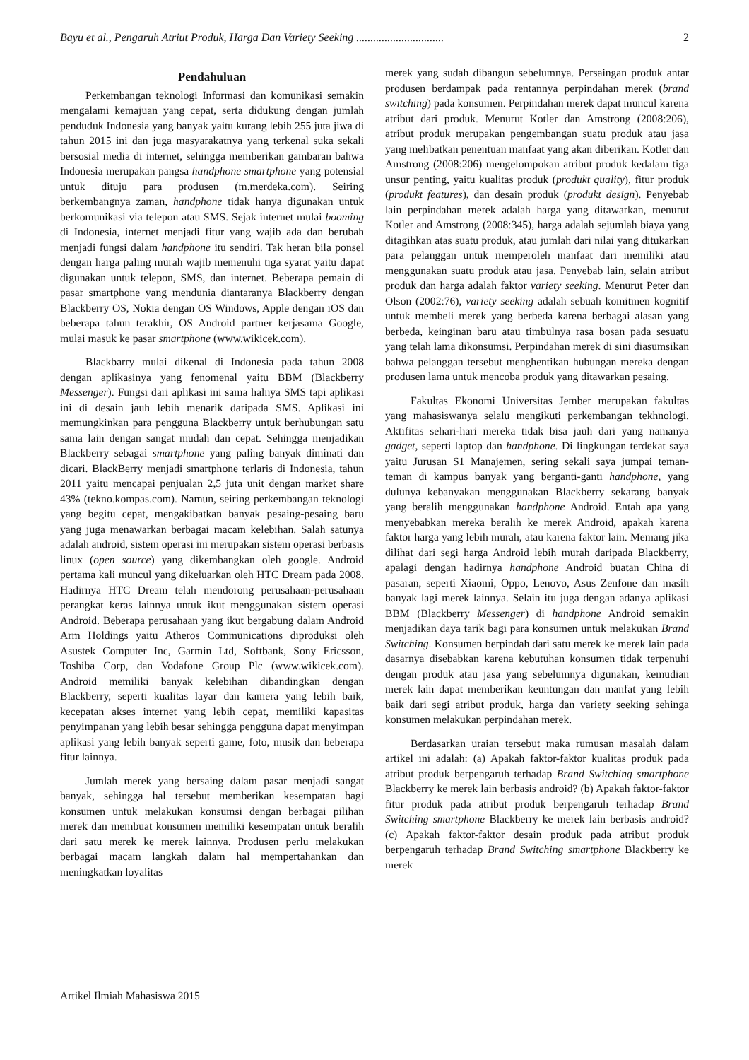Bayu et al., Pengaruh Atriut Produk, Harga Dan Variety Seeking ............................... 2
Pendahuluan
Perkembangan teknologi Informasi dan komunikasi semakin mengalami kemajuan yang cepat, serta didukung dengan jumlah penduduk Indonesia yang banyak yaitu kurang lebih 255 juta jiwa di tahun 2015 ini dan juga masyarakatnya yang terkenal suka sekali bersosial media di internet, sehingga memberikan gambaran bahwa Indonesia merupakan pangsa handphone smartphone yang potensial untuk dituju para produsen (m.merdeka.com). Seiring berkembangnya zaman, handphone tidak hanya digunakan untuk berkomunikasi via telepon atau SMS. Sejak internet mulai booming di Indonesia, internet menjadi fitur yang wajib ada dan berubah menjadi fungsi dalam handphone itu sendiri. Tak heran bila ponsel dengan harga paling murah wajib memenuhi tiga syarat yaitu dapat digunakan untuk telepon, SMS, dan internet. Beberapa pemain di pasar smartphone yang mendunia diantaranya Blackberry dengan Blackberry OS, Nokia dengan OS Windows, Apple dengan iOS dan beberapa tahun terakhir, OS Android partner kerjasama Google, mulai masuk ke pasar smartphone (www.wikicek.com).
Blackbarry mulai dikenal di Indonesia pada tahun 2008 dengan aplikasinya yang fenomenal yaitu BBM (Blackberry Messenger). Fungsi dari aplikasi ini sama halnya SMS tapi aplikasi ini di desain jauh lebih menarik daripada SMS. Aplikasi ini memungkinkan para pengguna Blackberry untuk berhubungan satu sama lain dengan sangat mudah dan cepat. Sehingga menjadikan Blackberry sebagai smartphone yang paling banyak diminati dan dicari. BlackBerry menjadi smartphone terlaris di Indonesia, tahun 2011 yaitu mencapai penjualan 2,5 juta unit dengan market share 43% (tekno.kompas.com). Namun, seiring perkembangan teknologi yang begitu cepat, mengakibatkan banyak pesaing-pesaing baru yang juga menawarkan berbagai macam kelebihan. Salah satunya adalah android, sistem operasi ini merupakan sistem operasi berbasis linux (open source) yang dikembangkan oleh google. Android pertama kali muncul yang dikeluarkan oleh HTC Dream pada 2008. Hadirnya HTC Dream telah mendorong perusahaan-perusahaan perangkat keras lainnya untuk ikut menggunakan sistem operasi Android. Beberapa perusahaan yang ikut bergabung dalam Android Arm Holdings yaitu Atheros Communications diproduksi oleh Asustek Computer Inc, Garmin Ltd, Softbank, Sony Ericsson, Toshiba Corp, dan Vodafone Group Plc (www.wikicek.com). Android memiliki banyak kelebihan dibandingkan dengan Blackberry, seperti kualitas layar dan kamera yang lebih baik, kecepatan akses internet yang lebih cepat, memiliki kapasitas penyimpanan yang lebih besar sehingga pengguna dapat menyimpan aplikasi yang lebih banyak seperti game, foto, musik dan beberapa fitur lainnya.
Jumlah merek yang bersaing dalam pasar menjadi sangat banyak, sehingga hal tersebut memberikan kesempatan bagi konsumen untuk melakukan konsumsi dengan berbagai pilihan merek dan membuat konsumen memiliki kesempatan untuk beralih dari satu merek ke merek lainnya. Produsen perlu melakukan berbagai macam langkah dalam hal mempertahankan dan meningkatkan loyalitas
merek yang sudah dibangun sebelumnya. Persaingan produk antar produsen berdampak pada rentannya perpindahan merek (brand switching) pada konsumen. Perpindahan merek dapat muncul karena atribut dari produk. Menurut Kotler dan Amstrong (2008:206), atribut produk merupakan pengembangan suatu produk atau jasa yang melibatkan penentuan manfaat yang akan diberikan. Kotler dan Amstrong (2008:206) mengelompokan atribut produk kedalam tiga unsur penting, yaitu kualitas produk (produkt quality), fitur produk (produkt features), dan desain produk (produkt design). Penyebab lain perpindahan merek adalah harga yang ditawarkan, menurut Kotler and Amstrong (2008:345), harga adalah sejumlah biaya yang ditagihkan atas suatu produk, atau jumlah dari nilai yang ditukarkan para pelanggan untuk memperoleh manfaat dari memiliki atau menggunakan suatu produk atau jasa. Penyebab lain, selain atribut produk dan harga adalah faktor variety seeking. Menurut Peter dan Olson (2002:76), variety seeking adalah sebuah komitmen kognitif untuk membeli merek yang berbeda karena berbagai alasan yang berbeda, keinginan baru atau timbulnya rasa bosan pada sesuatu yang telah lama dikonsumsi. Perpindahan merek di sini diasumsikan bahwa pelanggan tersebut menghentikan hubungan mereka dengan produsen lama untuk mencoba produk yang ditawarkan pesaing.
Fakultas Ekonomi Universitas Jember merupakan fakultas yang mahasiswanya selalu mengikuti perkembangan tekhnologi. Aktifitas sehari-hari mereka tidak bisa jauh dari yang namanya gadget, seperti laptop dan handphone. Di lingkungan terdekat saya yaitu Jurusan S1 Manajemen, sering sekali saya jumpai teman-teman di kampus banyak yang berganti-ganti handphone, yang dulunya kebanyakan menggunakan Blackberry sekarang banyak yang beralih menggunakan handphone Android. Entah apa yang menyebabkan mereka beralih ke merek Android, apakah karena faktor harga yang lebih murah, atau karena faktor lain. Memang jika dilihat dari segi harga Android lebih murah daripada Blackberry, apalagi dengan hadirnya handphone Android buatan China di pasaran, seperti Xiaomi, Oppo, Lenovo, Asus Zenfone dan masih banyak lagi merek lainnya. Selain itu juga dengan adanya aplikasi BBM (Blackberry Messenger) di handphone Android semakin menjadikan daya tarik bagi para konsumen untuk melakukan Brand Switching. Konsumen berpindah dari satu merek ke merek lain pada dasarnya disebabkan karena kebutuhan konsumen tidak terpenuhi dengan produk atau jasa yang sebelumnya digunakan, kemudian merek lain dapat memberikan keuntungan dan manfat yang lebih baik dari segi atribut produk, harga dan variety seeking sehinga konsumen melakukan perpindahan merek.
Berdasarkan uraian tersebut maka rumusan masalah dalam artikel ini adalah: (a) Apakah faktor-faktor kualitas produk pada atribut produk berpengaruh terhadap Brand Switching smartphone Blackberry ke merek lain berbasis android? (b) Apakah faktor-faktor fitur produk pada atribut produk berpengaruh terhadap Brand Switching smartphone Blackberry ke merek lain berbasis android? (c) Apakah faktor-faktor desain produk pada atribut produk berpengaruh terhadap Brand Switching smartphone Blackberry ke merek
Artikel Ilmiah Mahasiswa 2015